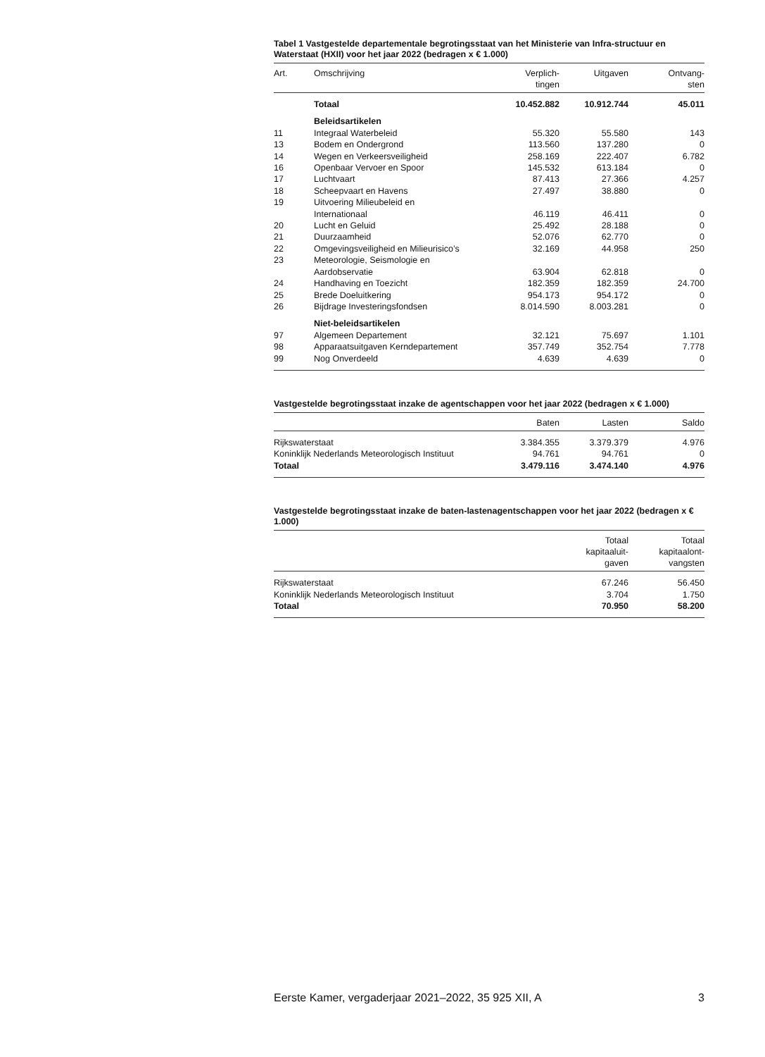Tabel 1 Vastgestelde departementale begrotingsstaat van het Ministerie van Infra-structuur en Waterstaat (HXII) voor het jaar 2022 (bedragen x € 1.000)
| Art. | Omschrijving | Verplich- tingen | Uitgaven | Ontvang- sten |
| --- | --- | --- | --- | --- |
| | Totaal | 10.452.882 | 10.912.744 | 45.011 |
| | Beleidsartikelen | | | |
| 11 | Integraal Waterbeleid | 55.320 | 55.580 | 143 |
| 13 | Bodem en Ondergrond | 113.560 | 137.280 | 0 |
| 14 | Wegen en Verkeersveiligheid | 258.169 | 222.407 | 6.782 |
| 16 | Openbaar Vervoer en Spoor | 145.532 | 613.184 | 0 |
| 17 | Luchtvaart | 87.413 | 27.366 | 4.257 |
| 18 | Scheepvaart en Havens | 27.497 | 38.880 | 0 |
| 19 | Uitvoering Milieubeleid en Internationaal | 46.119 | 46.411 | 0 |
| 20 | Lucht en Geluid | 25.492 | 28.188 | 0 |
| 21 | Duurzaamheid | 52.076 | 62.770 | 0 |
| 22 | Omgevingsveiligheid en Milieurisico’s | 32.169 | 44.958 | 250 |
| 23 | Meteorologie, Seismologie en Aardobservatie | 63.904 | 62.818 | 0 |
| 24 | Handhaving en Toezicht | 182.359 | 182.359 | 24.700 |
| 25 | Brede Doeluitkering | 954.173 | 954.172 | 0 |
| 26 | Bijdrage Investeringsfondsen | 8.014.590 | 8.003.281 | 0 |
| | Niet-beleidsartikelen | | | |
| 97 | Algemeen Departement | 32.121 | 75.697 | 1.101 |
| 98 | Apparaatsuitgaven Kerndepartement | 357.749 | 352.754 | 7.778 |
| 99 | Nog Onverdeeld | 4.639 | 4.639 | 0 |
Vastgestelde begrotingsstaat inzake de agentschappen voor het jaar 2022 (bedragen x € 1.000)
| | Baten | Lasten | Saldo |
| --- | --- | --- | --- |
| Rijkswaterstaat | 3.384.355 | 3.379.379 | 4.976 |
| Koninklijk Nederlands Meteorologisch Instituut | 94.761 | 94.761 | 0 |
| Totaal | 3.479.116 | 3.474.140 | 4.976 |
Vastgestelde begrotingsstaat inzake de baten-lastenagentschappen voor het jaar 2022 (bedragen x € 1.000)
| | Totaal kapitaaluit- gaven | Totaal kapitaalont- vangsten |
| --- | --- | --- |
| Rijkswaterstaat | 67.246 | 56.450 |
| Koninklijk Nederlands Meteorologisch Instituut | 3.704 | 1.750 |
| Totaal | 70.950 | 58.200 |
Eerste Kamer, vergaderjaar 2021–2022, 35 925 XII, A 3